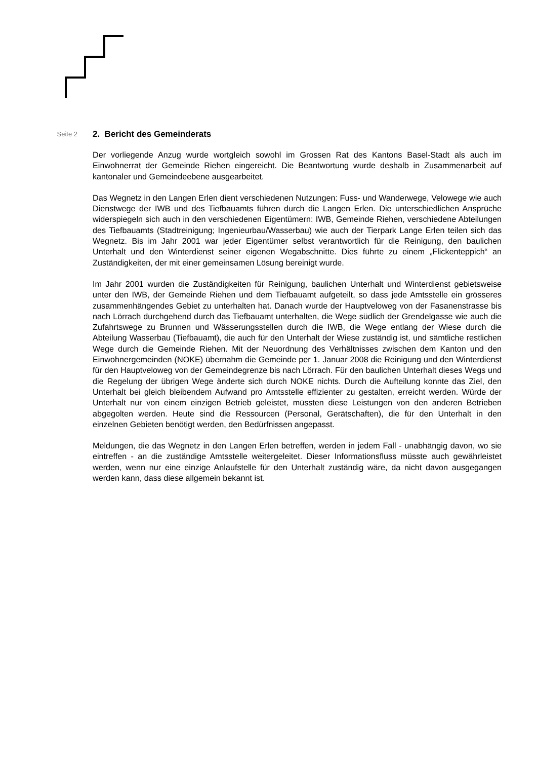Seite 2
2. Bericht des Gemeinderats
Der vorliegende Anzug wurde wortgleich sowohl im Grossen Rat des Kantons Basel-Stadt als auch im Einwohnerrat der Gemeinde Riehen eingereicht. Die Beantwortung wurde deshalb in Zusammenarbeit auf kantonaler und Gemeindeebene ausgearbeitet.
Das Wegnetz in den Langen Erlen dient verschiedenen Nutzungen: Fuss- und Wanderwege, Velowege wie auch Dienstwege der IWB und des Tiefbauamts führen durch die Langen Erlen. Die unterschiedlichen Ansprüche widerspiegeln sich auch in den verschiedenen Eigentümern: IWB, Gemeinde Riehen, verschiedene Abteilungen des Tiefbauamts (Stadtreinigung; Ingenieurbau/Wasserbau) wie auch der Tierpark Lange Erlen teilen sich das Wegnetz. Bis im Jahr 2001 war jeder Eigentümer selbst verantwortlich für die Reinigung, den baulichen Unterhalt und den Winterdienst seiner eigenen Wegabschnitte. Dies führte zu einem „Flickenteppich“ an Zuständigkeiten, der mit einer gemeinsamen Lösung bereinigt wurde.
Im Jahr 2001 wurden die Zuständigkeiten für Reinigung, baulichen Unterhalt und Winterdienst gebietsweise unter den IWB, der Gemeinde Riehen und dem Tiefbauamt aufgeteilt, so dass jede Amtsstelle ein grösseres zusammenhängendes Gebiet zu unterhalten hat. Danach wurde der Hauptveloweg von der Fasanenstrasse bis nach Lörrach durchgehend durch das Tiefbauamt unterhalten, die Wege südlich der Grendelgasse wie auch die Zufahrtswege zu Brunnen und Wässerungsstellen durch die IWB, die Wege entlang der Wiese durch die Abteilung Wasserbau (Tiefbauamt), die auch für den Unterhalt der Wiese zuständig ist, und sämtliche restlichen Wege durch die Gemeinde Riehen. Mit der Neuordnung des Verhältnisses zwischen dem Kanton und den Einwohnergemeinden (NOKE) übernahm die Gemeinde per 1. Januar 2008 die Reinigung und den Winterdienst für den Hauptveloweg von der Gemeindegrenze bis nach Lörrach. Für den baulichen Unterhalt dieses Wegs und die Regelung der übrigen Wege änderte sich durch NOKE nichts. Durch die Aufteilung konnte das Ziel, den Unterhalt bei gleich bleibendem Aufwand pro Amtsstelle effizienter zu gestalten, erreicht werden. Würde der Unterhalt nur von einem einzigen Betrieb geleistet, müssten diese Leistungen von den anderen Betrieben abgegolten werden. Heute sind die Ressourcen (Personal, Gerätschaften), die für den Unterhalt in den einzelnen Gebieten benötigt werden, den Bedürfnissen angepasst.
Meldungen, die das Wegnetz in den Langen Erlen betreffen, werden in jedem Fall - unabhängig davon, wo sie eintreffen - an die zuständige Amtsstelle weitergeleitet. Dieser Informationsfluss müsste auch gewährleistet werden, wenn nur eine einzige Anlaufstelle für den Unterhalt zuständig wäre, da nicht davon ausgegangen werden kann, dass diese allgemein bekannt ist.